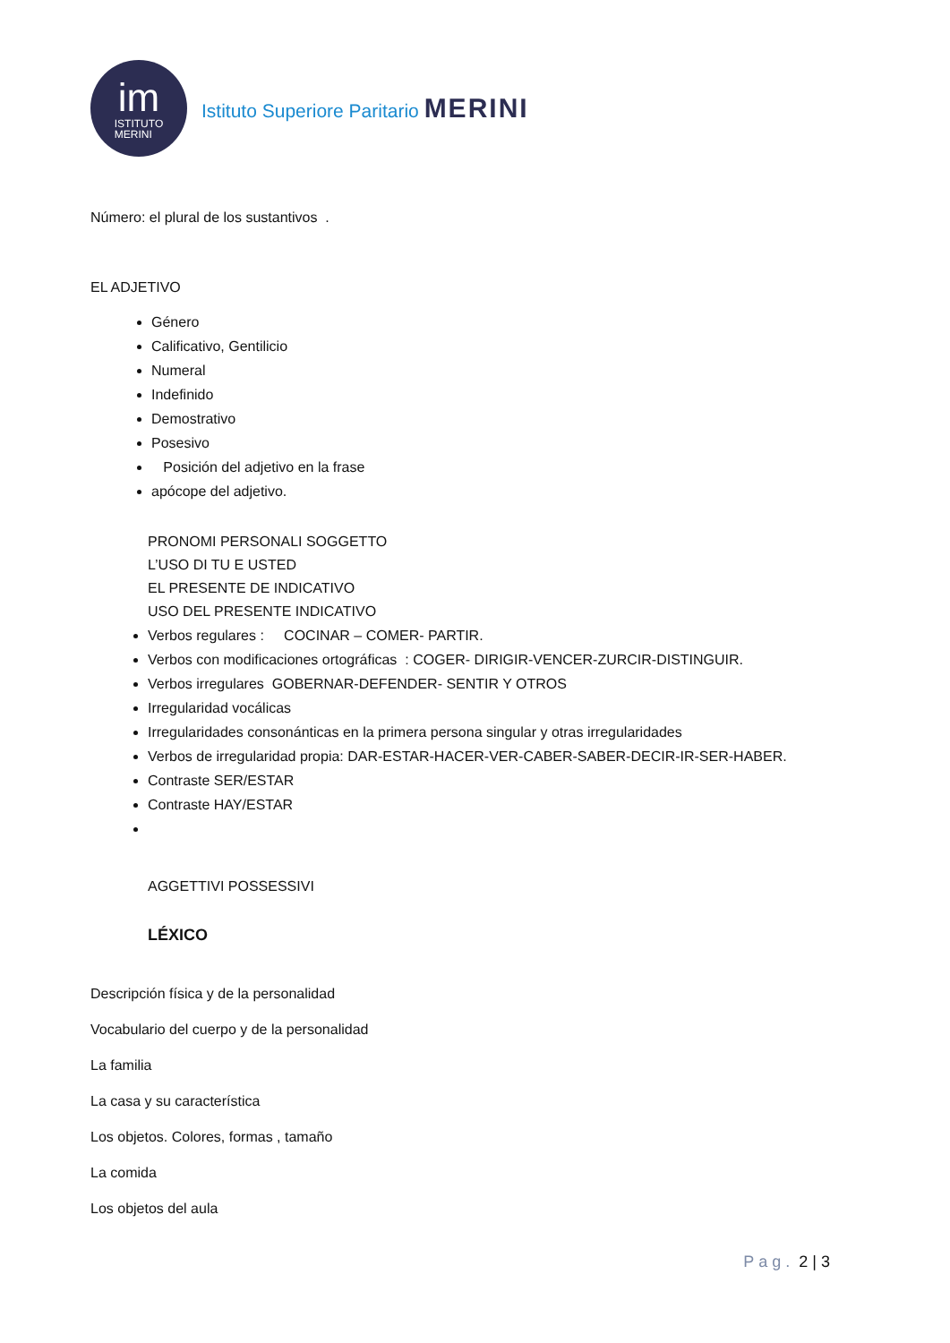im
ISTITUTO
MERINI
Istituto Superiore Paritario MERINI
Número: el plural de los sustantivos .
EL ADJETIVO
Género
Calificativo, Gentilicio
Numeral
Indefinido
Demostrativo
Posesivo
Posición del adjetivo en la frase
apócope del adjetivo.
PRONOMI PERSONALI SOGGETTO
L’USO DI TU E USTED
EL PRESENTE DE INDICATIVO
USO DEL PRESENTE INDICATIVO
Verbos regulares : COCINAR – COMER- PARTIR.
Verbos con modificaciones ortográficas : COGER- DIRIGIR-VENCER-ZURCIR-DISTINGUIR.
Verbos irregulares GOBERNAR-DEFENDER- SENTIR Y OTROS
Irregularidad vocálicas
Irregularidades consonánticas en la primera persona singular y otras irregularidades
Verbos de irregularidad propia: DAR-ESTAR-HACER-VER-CABER-SABER-DECIR-IR-SER-HABER.
Contraste SER/ESTAR
Contraste HAY/ESTAR
AGGETTIVI POSSESSIVI
LÉXICO
Descripción física y de la personalidad
Vocabulario del cuerpo y de la personalidad
La familia
La casa y su característica
Los objetos. Colores, formas , tamaño
La comida
Los objetos del aula
Pag. 2 | 3